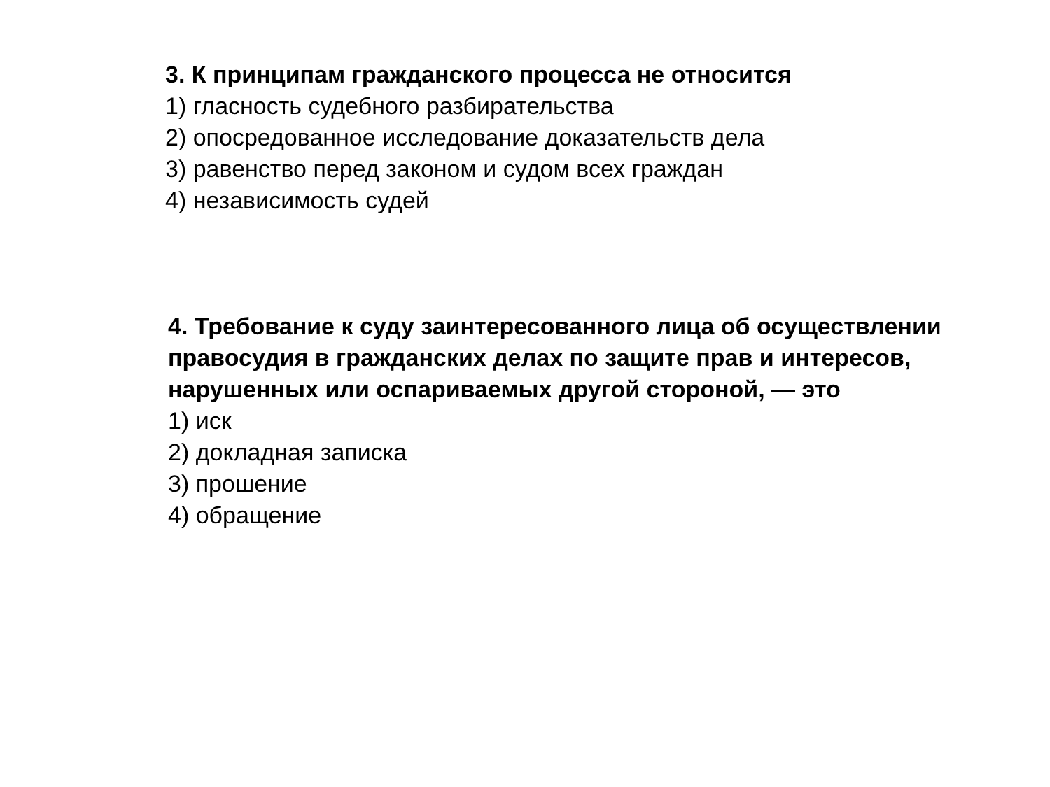3. К принципам гражданского процесса не относится
1) гласность судебного разбирательства
2) опосредованное исследование доказательств дела
3) равенство перед законом и судом всех граждан
4) независимость судей
4. Требование к суду заинтересованного лица об осуществлении правосудия в гражданских делах по защите прав и интересов, нарушенных или оспариваемых другой стороной, — это
1) иск
2) докладная записка
3) прошение
4) обращение